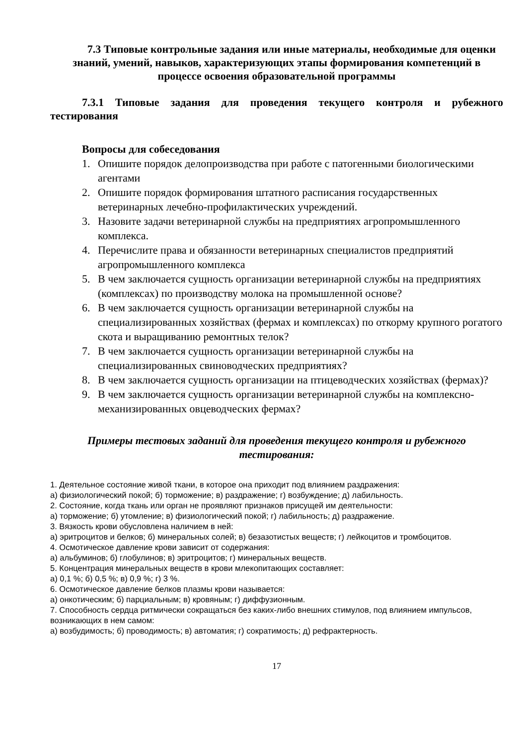7.3 Типовые контрольные задания или иные материалы, необходимые для оценки знаний, умений, навыков, характеризующих этапы формирования компетенций в процессе освоения образовательной программы
7.3.1 Типовые задания для проведения текущего контроля и рубежного тестирования
Вопросы для собеседования
1. Опишите порядок делопроизводства при работе с патогенными биологическими агентами
2. Опишите порядок формирования штатного расписания государственных ветеринарных лечебно-профилактических учреждений.
3. Назовите задачи ветеринарной службы на предприятиях агропромышленного комплекса.
4. Перечислите права и обязанности ветеринарных специалистов предприятий агропромышленного комплекса
5. В чем заключается сущность организации ветеринарной службы на предприятиях (комплексах) по производству молока на промышленной основе?
6. В чем заключается сущность организации ветеринарной службы на специализированных хозяйствах (фермах и комплексах) по откорму крупного рогатого скота и выращиванию ремонтных телок?
7. В чем заключается сущность организации ветеринарной службы на специализированных свиноводческих предприятиях?
8. В чем заключается сущность организации на птицеводческих хозяйствах (фермах)?
9. В чем заключается сущность организации ветеринарной службы на комплексно-механизированных овцеводческих фермах?
Примеры тестовых заданий для проведения текущего контроля и рубежного тестирования:
1. Деятельное состояние живой ткани, в которое она приходит под влиянием раздражения:
а) физиологический покой; б) торможение; в) раздражение; г) возбуждение; д) лабильность.
2. Состояние, когда ткань или орган не проявляют признаков присущей им деятельности:
а) торможение; б) утомление; в) физиологический покой; г) лабильность; д) раздражение.
3. Вязкость крови обусловлена наличием в ней:
а) эритроцитов и белков; б) минеральных солей; в) безазотистых веществ; г) лейкоцитов и тромбоцитов.
4. Осмотическое давление крови зависит от содержания:
а) альбуминов; б) глобулинов; в) эритроцитов; г) минеральных веществ.
5. Концентрация минеральных веществ в крови млекопитающих составляет:
а) 0,1 %; б) 0,5 %; в) 0,9 %; г) 3 %.
6. Осмотическое давление белков плазмы крови называется:
а) онкотическим; б) парциальным; в) кровяным; г) диффузионным.
7. Способность сердца ритмически сокращаться без каких-либо внешних стимулов, под влиянием импульсов, возникающих в нем самом:
а) возбудимость; б) проводимость; в) автоматия; г) сократимость; д) рефрактерность.
17